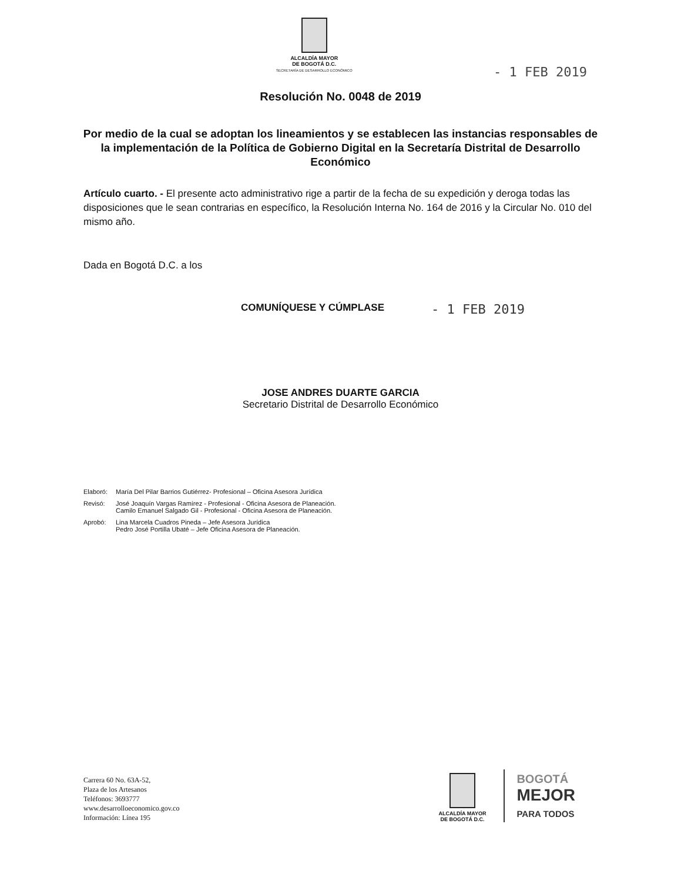ALCALDÍA MAYOR
DE BOGOTÁ D.C.
SECRETARÍA DE DESARROLLO ECONÓMICO
- 1 FEB 2019
Resolución No. 0048 de 2019
Por medio de la cual se adoptan los lineamientos y se establecen las instancias responsables de la implementación de la Política de Gobierno Digital en la Secretaría Distrital de Desarrollo Económico
Artículo cuarto. - El presente acto administrativo rige a partir de la fecha de su expedición y deroga todas las disposiciones que le sean contrarias en específico, la Resolución Interna No. 164 de 2016 y la Circular No. 010 del mismo año.
Dada en Bogotá D.C. a los
COMUNÍQUESE Y CÚMPLASE - 1 FEB 2019
JOSE ANDRES DUARTE GARCIA
Secretario Distrital de Desarrollo Económico
| Elaboró: | María Del Pilar Barrios Gutiérrez- Profesional – Oficina Asesora Jurídica |
| Revisó: | José Joaquín Vargas Ramírez - Profesional - Oficina Asesora de Planeación. Camilo Emanuel Salgado Gil - Profesional - Oficina Asesora de Planeación. |
| Aprobó: | Lina Marcela Cuadros Pineda – Jefe Asesora Jurídica Pedro José Portilla Ubaté – Jefe Oficina Asesora de Planeación. |
Carrera 60 No. 63A-52,
Plaza de los Artesanos
Teléfonos: 3693777
www.desarrolloeconomico.gov.co
Información: Línea 195
ALCALDÍA MAYOR
DE BOGOTÁ D.C.
BOGOTÁ
MEJOR
PARA TODOS